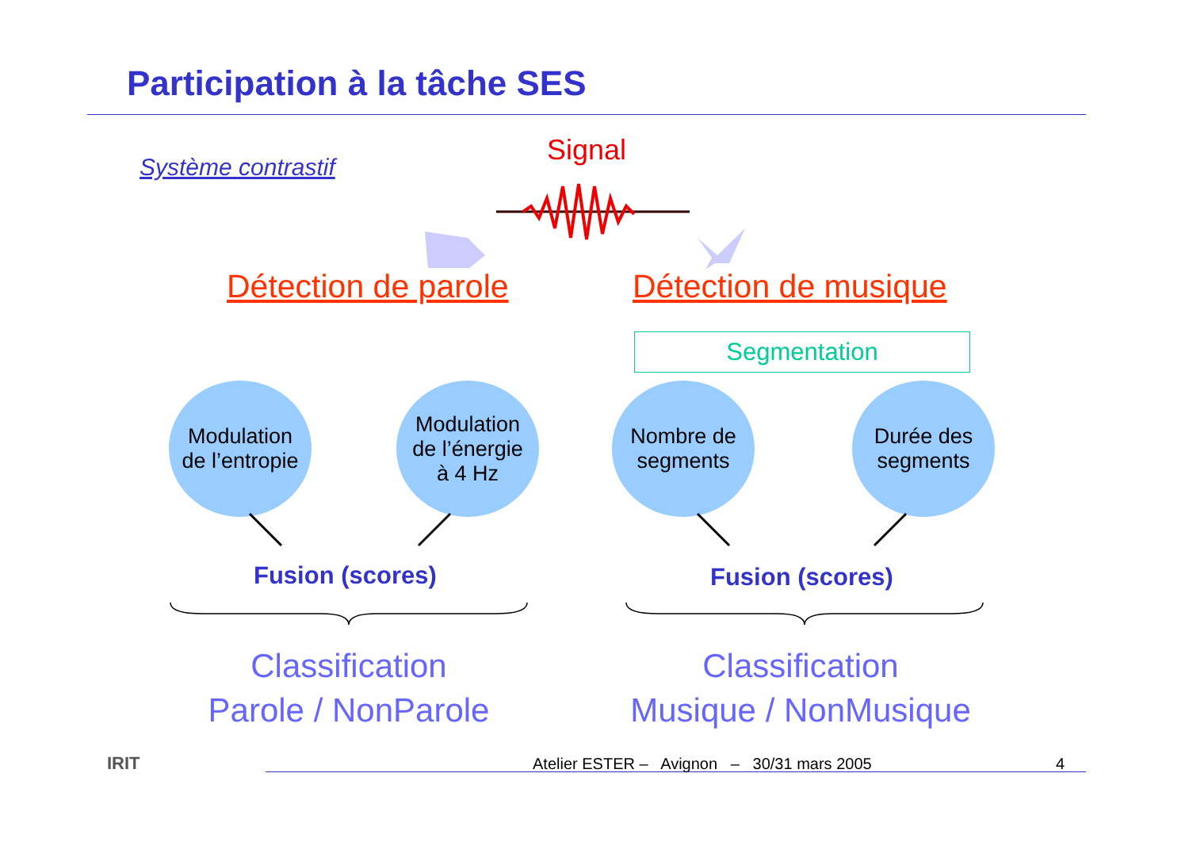Participation à la tâche SES
Système contrastif
Signal
Détection de parole Détection de musique
Segmentation
Modulation
de l’entropie
Modulation
de l’énergie
à 4 Hz
Nombre de
segments
Durée des
segments
Fusion (scores) Fusion (scores)
Classification
Parole / NonParole
Classification
Musique / NonMusique
IRIT
Atelier ESTER – Avignon – 30/31 mars 2005
4